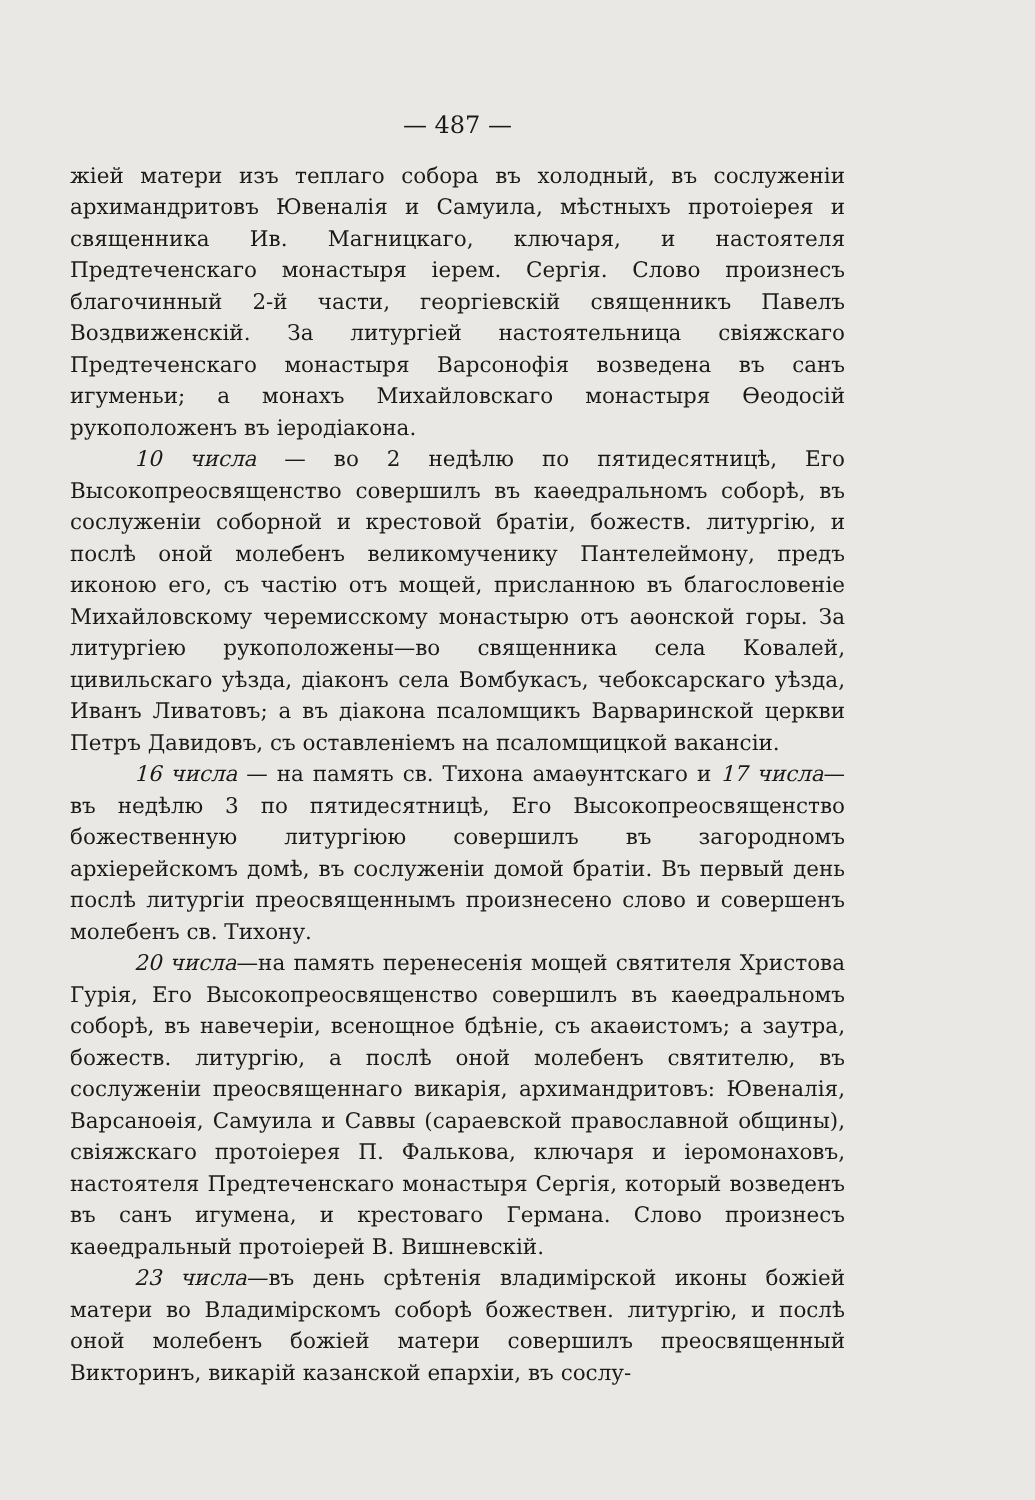— 487 —
жіей матери изъ теплаго собора въ холодный, въ сослуженіи архимандритовъ Ювеналія и Самуила, мѣстныхъ протоіерея и священника Ив. Магницкаго, ключаря, и настоятеля Предтеченскаго монастыря іерем. Сергія. Слово произнесъ благочинный 2-й части, георгіевскій священникъ Павелъ Воздвиженскій. За литургіей настоятельница свіяжскаго Предтеченскаго монастыря Варсонофія возведена въ санъ игуменьи; а монахъ Михайловскаго монастыря Ѳеодосій рукоположенъ въ іеродіакона.
10 числа — во 2 недѣлю по пятидесятницѣ, Его Высокопреосвященство совершилъ въ каѳедральномъ соборѣ, въ сослуженіи соборной и крестовой братіи, божеств. литургію, и послѣ оной молебенъ великомученику Пантелеймону, предъ иконою его, съ частію отъ мощей, присланною въ благословеніе Михайловскому черемисскому монастырю отъ аѳонской горы. За литургіею рукоположены—во священника села Ковалей, цивильскаго уѣзда, діаконъ села Вомбукасъ, чебоксарскаго уѣзда, Иванъ Ливатовъ; а въ діакона псаломщикъ Варваринской церкви Петръ Давидовъ, съ оставленіемъ на псаломщицкой вакансіи.
16 числа — на память св. Тихона амаѳунтскаго и 17 числа—въ недѣлю 3 по пятидесятницѣ, Его Высокопреосвященство божественную литургіюю совершилъ въ загородномъ архіерейскомъ домѣ, въ сослуженіи домой братіи. Въ первый день послѣ литургіи преосвященнымъ произнесено слово и совершенъ молебенъ св. Тихону.
20 числа—на память перенесенія мощей святителя Христова Гурія, Его Высокопреосвященство совершилъ въ каѳедральномъ соборѣ, въ навечеріи, всенощное бдѣніе, съ акаѳистомъ; а заутра, божеств. литургію, а послѣ оной молебенъ святителю, въ сослуженіи преосвященнаго викарія, архимандритовъ: Ювеналія, Варсаноѳія, Самуила и Саввы (сараевской православной общины), свіяжскаго протоіерея П. Фалькова, ключаря и іеромонаховъ, настоятеля Предтеченскаго монастыря Сергія, который возведенъ въ санъ игумена, и крестоваго Германа. Слово произнесъ каѳедральный протоіерей В. Вишневскій.
23 числа—въ день срѣтенія владимірской иконы божіей матери во Владимірскомъ соборѣ божествен. литургію, и послѣ оной молебенъ божіей матери совершилъ преосвященный Викторинъ, викарій казанской епархіи, въ сослу-